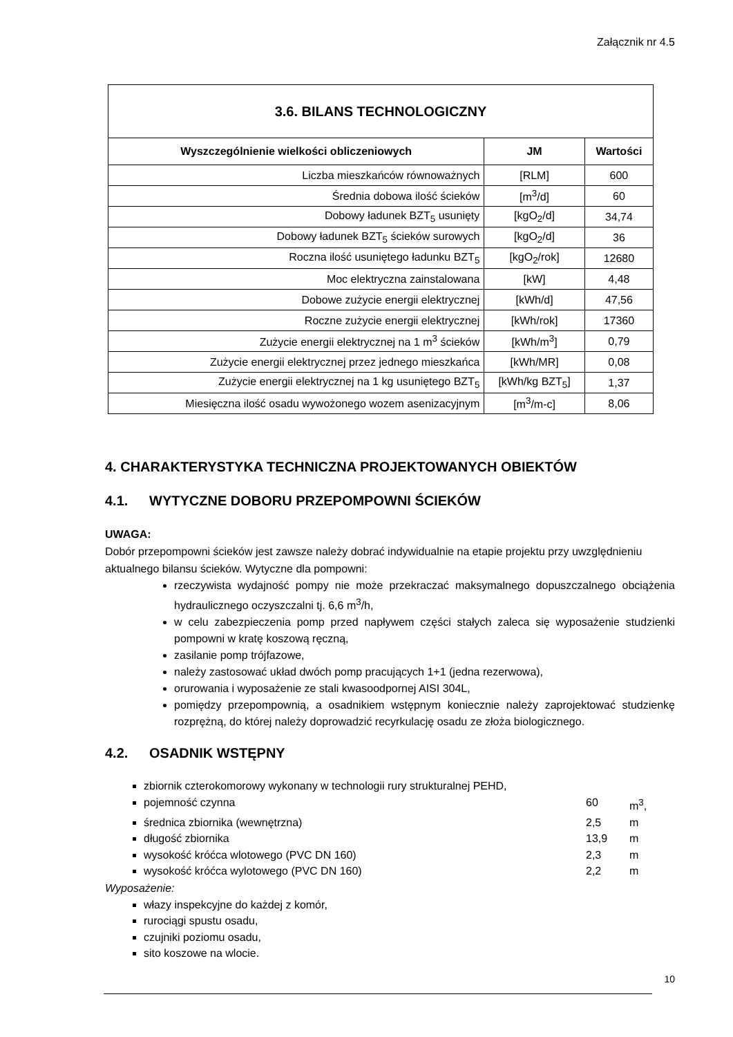Załącznik nr 4.5
| 3.6. BILANS TECHNOLOGICZNY | | |
| --- | --- | --- |
| Wyszczególnienie wielkości obliczeniowych | JM | Wartości |
| Liczba mieszkańców równoważnych | [RLM] | 600 |
| Średnia dobowa ilość ścieków | [m<sup>3</sup>/d] | 60 |
| Dobowy ładunek BZT<sub>5</sub> usunięty | [kgO<sub>2</sub>/d] | 34,74 |
| Dobowy ładunek BZT<sub>5</sub> ścieków surowych | [kgO<sub>2</sub>/d] | 36 |
| Roczna ilość usuniętego ładunku BZT<sub>5</sub> | [kgO<sub>2</sub>/rok] | 12680 |
| Moc elektryczna zainstalowana | [kW] | 4,48 |
| Dobowe zużycie energii elektrycznej | [kWh/d] | 47,56 |
| Roczne zużycie energii elektrycznej | [kWh/rok] | 17360 |
| Zużycie energii elektrycznej na 1 m<sup>3</sup> ścieków | [kWh/m<sup>3</sup>] | 0,79 |
| Zużycie energii elektrycznej przez jednego mieszkańca | [kWh/MR] | 0,08 |
| Zużycie energii elektrycznej na 1 kg usuniętego BZT<sub>5</sub> | [kWh/kg BZT<sub>5</sub>] | 1,37 |
| Miesięczna ilość osadu wywożonego wozem asenizacyjnym | [m<sup>3</sup>/m-c] | 8,06 |
4. CHARAKTERYSTYKA TECHNICZNA PROJEKTOWANYCH OBIEKTÓW
4.1. WYTYCZNE DOBORU PRZEPOMPOWNI ŚCIEKÓW
UWAGA:
Dobór przepompowni ścieków jest zawsze należy dobrać indywidualnie na etapie projektu przy uwzględnieniu aktualnego bilansu ścieków. Wytyczne dla pompowni:
rzeczywista wydajność pompy nie może przekraczać maksymalnego dopuszczalnego obciążenia hydraulicznego oczyszczalni tj. 6,6 m<sup>3</sup>/h,
w celu zabezpieczenia pomp przed napływem części stałych zaleca się wyposażenie studzienki pompowni w kratę koszową ręczną,
zasilanie pomp trójfazowe,
należy zastosować układ dwóch pomp pracujących 1+1 (jedna rezerwowa),
orurowania i wyposażenie ze stali kwasoodpornej AISI 304L,
pomiędzy przepompownią, a osadnikiem wstępnym koniecznie należy zaprojektować studzienkę rozprężną, do której należy doprowadzić recyrkulację osadu ze złoża biologicznego.
4.2. OSADNIK WSTĘPNY
zbiornik czterokomorowy wykonany w technologii rury strukturalnej PEHD,
pojemność czynna 60 m<sup>3</sup>,
średnica zbiornika (wewnętrzna) 2,5 m
długość zbiornika 13,9 m
wysokość króćca wlotowego (PVC DN 160) 2,3 m
wysokość króćca wylotowego (PVC DN 160) 2,2 m
Wyposażenie:
włazy inspekcyjne do każdej z komór,
rurociągi spustu osadu,
czujniki poziomu osadu,
sito koszowe na wlocie.
10